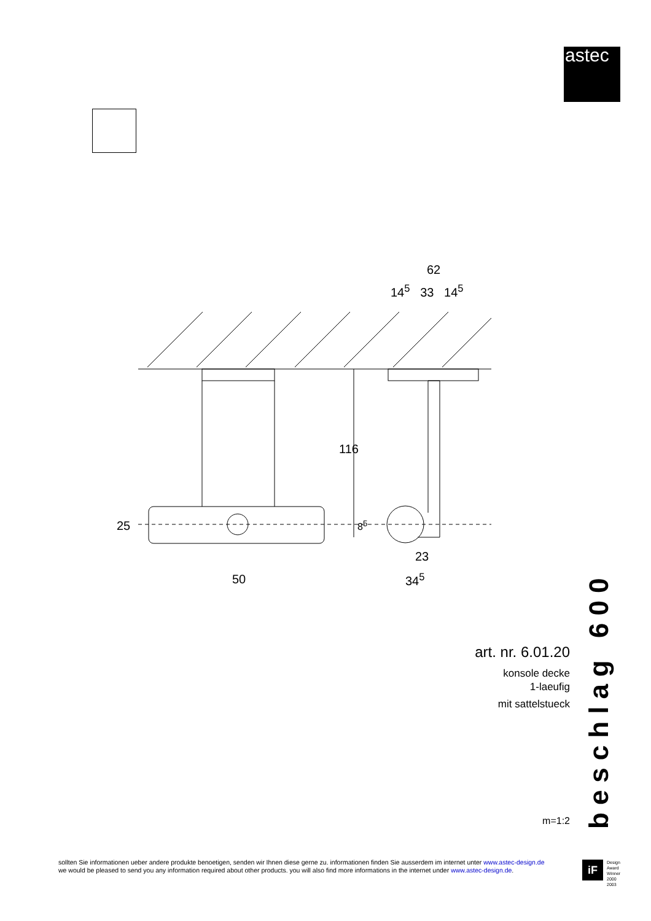astec
62
14<sup>5</sup> 33 14<sup>5</sup>
116
25 8<sup>5</sup>
23
34<sup>5</sup>
50
beschlag 600
art. nr. 6.01.20
konsole decke
1-laeufig
mit sattelstueck
m=1:2
sollten Sie informationen ueber andere produkte benoetigen, senden wir Ihnen diese gerne zu. informationen finden Sie ausserdem im internet unter www.astec-design.de
we would be pleased to send you any information required about other products. you will also find more informations in the internet under www.astec-design.de.
iF Design
Award
Winner
2000
2003